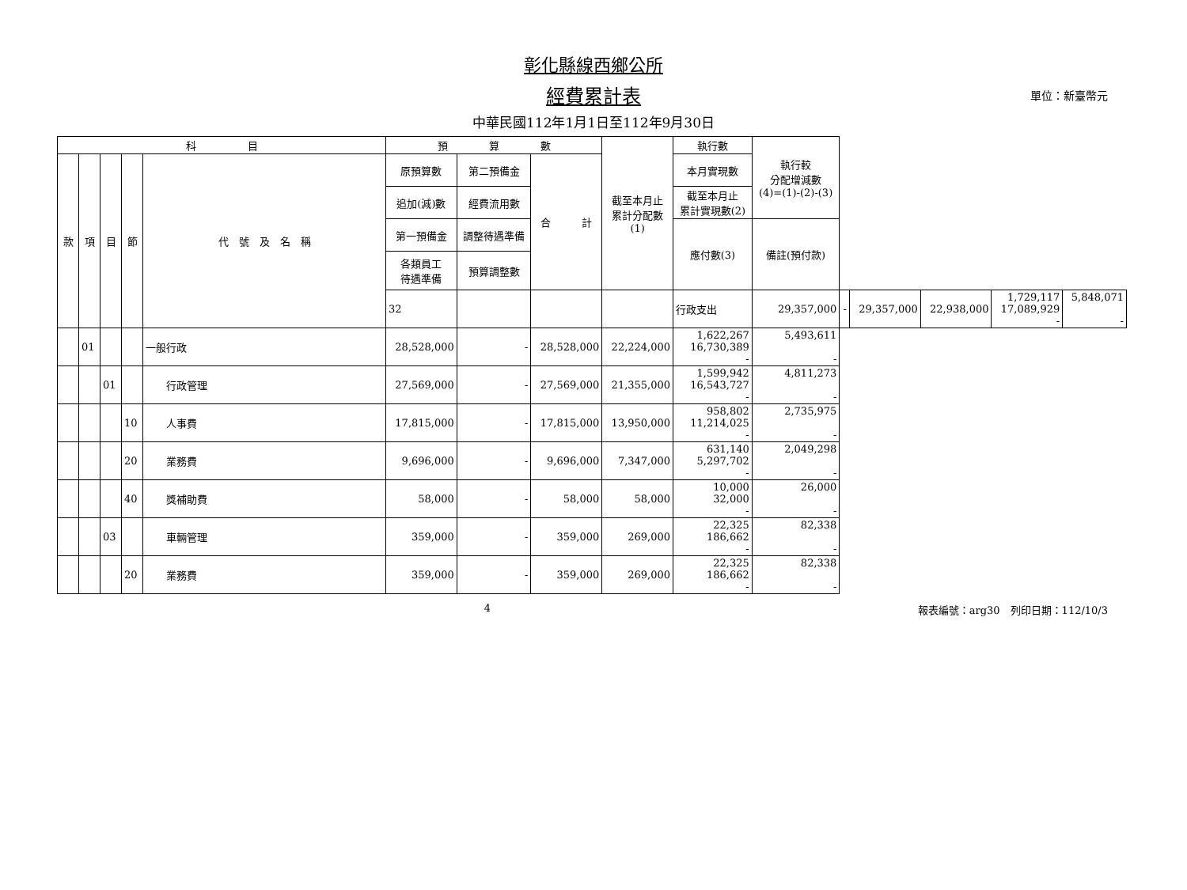彰化縣線西鄉公所
經費累計表 單位：新臺幣元
中華民國112年1月1日至112年9月30日
| 科 目 | | | | | 預 算 數 | | | 截至本月止 累計分配數 (1) | 執行數 | 執行較 分配增減數 (4)=(1)-(2)-(3) | | | | | |
| --- | --- | --- | --- | --- | --- | --- | --- | --- | --- | --- | --- | --- | --- | --- | --- |
| 款 | 項 | 目 | 節 | 代 號 及 名 稱 | 原預算數 | 第二預備金 | 合 計 | | 本月實現數 | | | | | | |
| | | | | | 追加(減)數 | 經費流用數 | | | 截至本月止 累計實現數(2) | | | | | | |
| | | | | | 第一預備金 | 調整待遇準備 | | | 應付數(3) | 備註(預付款) | | | | | |
| | | | | | 各類員工 待遇準備 | 預算調整數 | | | | | | | | | |
| | | | | | 32 | | | | 行政支出 | 29,357,000 | - | 29,357,000 | 22,938,000 | 1,729,117 17,089,929 - | 5,848,071 - |
| | 01 | | | 一般行政 | 28,528,000 | - | 28,528,000 | 22,224,000 | 1,622,267 16,730,389 - | 5,493,611 - | | | | | |
| | | 01 | | 行政管理 | 27,569,000 | - | 27,569,000 | 21,355,000 | 1,599,942 16,543,727 - | 4,811,273 - | | | | | |
| | | | 10 | 人事費 | 17,815,000 | - | 17,815,000 | 13,950,000 | 958,802 11,214,025 - | 2,735,975 - | | | | | |
| | | | 20 | 業務費 | 9,696,000 | - | 9,696,000 | 7,347,000 | 631,140 5,297,702 - | 2,049,298 - | | | | | |
| | | | 40 | 獎補助費 | 58,000 | - | 58,000 | 58,000 | 10,000 32,000 - | 26,000 - | | | | | |
| | | 03 | | 車輛管理 | 359,000 | - | 359,000 | 269,000 | 22,325 186,662 - | 82,338 - | | | | | |
| | | | 20 | 業務費 | 359,000 | - | 359,000 | 269,000 | 22,325 186,662 - | 82,338 - | | | | | |
4 報表編號：arg30　列印日期：112/10/3